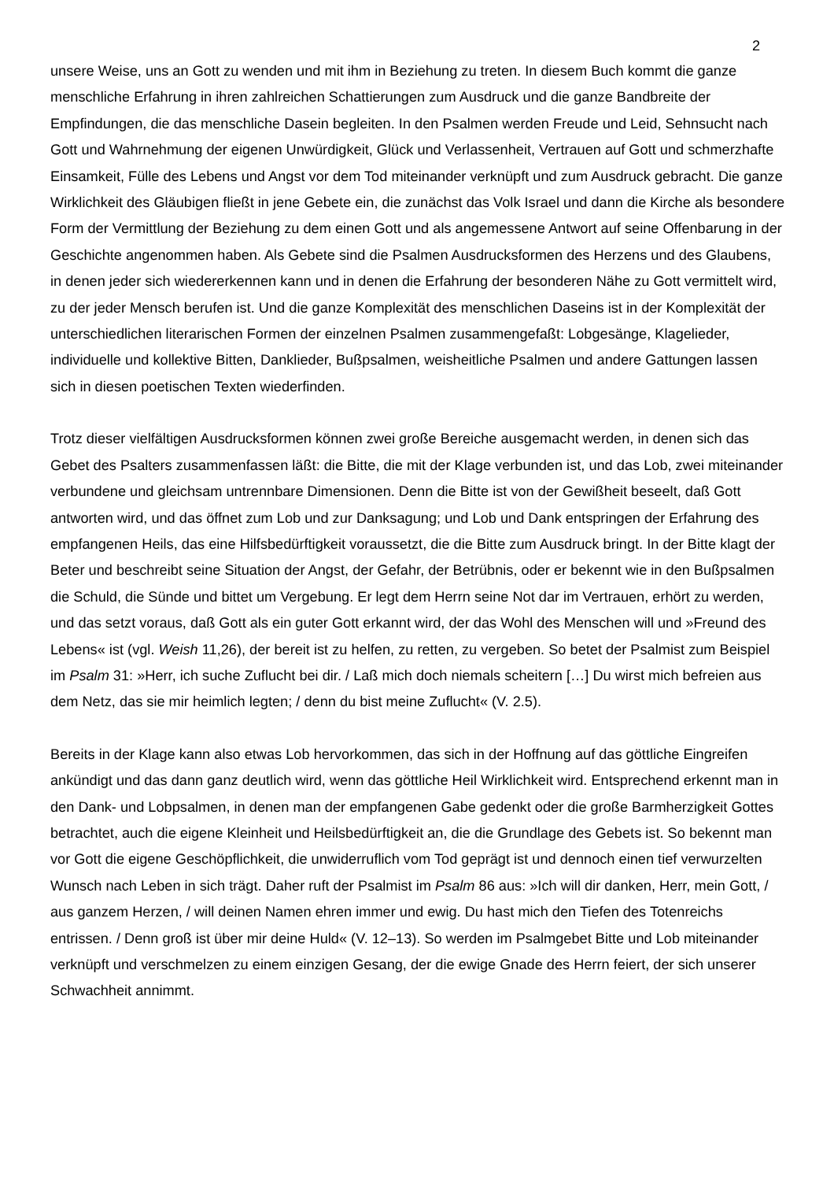2
unsere Weise, uns an Gott zu wenden und mit ihm in Beziehung zu treten. In diesem Buch kommt die ganze menschliche Erfahrung in ihren zahlreichen Schattierungen zum Ausdruck und die ganze Bandbreite der Empfindungen, die das menschliche Dasein begleiten. In den Psalmen werden Freude und Leid, Sehnsucht nach Gott und Wahrnehmung der eigenen Unwürdigkeit, Glück und Verlassenheit, Vertrauen auf Gott und schmerzhafte Einsamkeit, Fülle des Lebens und Angst vor dem Tod miteinander verknüpft und zum Ausdruck gebracht. Die ganze Wirklichkeit des Gläubigen fließt in jene Gebete ein, die zunächst das Volk Israel und dann die Kirche als besondere Form der Vermittlung der Beziehung zu dem einen Gott und als angemessene Antwort auf seine Offenbarung in der Geschichte angenommen haben. Als Gebete sind die Psalmen Ausdrucksformen des Herzens und des Glaubens, in denen jeder sich wiedererkennen kann und in denen die Erfahrung der besonderen Nähe zu Gott vermittelt wird, zu der jeder Mensch berufen ist. Und die ganze Komplexität des menschlichen Daseins ist in der Komplexität der unterschiedlichen literarischen Formen der einzelnen Psalmen zusammengefaßt: Lobgesänge, Klagelieder, individuelle und kollektive Bitten, Danklieder, Bußpsalmen, weisheitliche Psalmen und andere Gattungen lassen sich in diesen poetischen Texten wiederfinden.
Trotz dieser vielfältigen Ausdrucksformen können zwei große Bereiche ausgemacht werden, in denen sich das Gebet des Psalters zusammenfassen läßt: die Bitte, die mit der Klage verbunden ist, und das Lob, zwei miteinander verbundene und gleichsam untrennbare Dimensionen. Denn die Bitte ist von der Gewißheit beseelt, daß Gott antworten wird, und das öffnet zum Lob und zur Danksagung; und Lob und Dank entspringen der Erfahrung des empfangenen Heils, das eine Hilfsbedürftigkeit voraussetzt, die die Bitte zum Ausdruck bringt. In der Bitte klagt der Beter und beschreibt seine Situation der Angst, der Gefahr, der Betrübnis, oder er bekennt wie in den Bußpsalmen die Schuld, die Sünde und bittet um Vergebung. Er legt dem Herrn seine Not dar im Vertrauen, erhört zu werden, und das setzt voraus, daß Gott als ein guter Gott erkannt wird, der das Wohl des Menschen will und »Freund des Lebens« ist (vgl. Weish 11,26), der bereit ist zu helfen, zu retten, zu vergeben. So betet der Psalmist zum Beispiel im Psalm 31: »Herr, ich suche Zuflucht bei dir. / Laß mich doch niemals scheitern […] Du wirst mich befreien aus dem Netz, das sie mir heimlich legten; / denn du bist meine Zuflucht« (V. 2.5).
Bereits in der Klage kann also etwas Lob hervorkommen, das sich in der Hoffnung auf das göttliche Eingreifen ankündigt und das dann ganz deutlich wird, wenn das göttliche Heil Wirklichkeit wird. Entsprechend erkennt man in den Dank- und Lobpsalmen, in denen man der empfangenen Gabe gedenkt oder die große Barmherzigkeit Gottes betrachtet, auch die eigene Kleinheit und Heilsbedürftigkeit an, die die Grundlage des Gebets ist. So bekennt man vor Gott die eigene Geschöpflichkeit, die unwiderruflich vom Tod geprägt ist und dennoch einen tief verwurzelten Wunsch nach Leben in sich trägt. Daher ruft der Psalmist im Psalm 86 aus: »Ich will dir danken, Herr, mein Gott, / aus ganzem Herzen, / will deinen Namen ehren immer und ewig. Du hast mich den Tiefen des Totenreichs entrissen. / Denn groß ist über mir deine Huld« (V. 12–13). So werden im Psalmgebet Bitte und Lob miteinander verknüpft und verschmelzen zu einem einzigen Gesang, der die ewige Gnade des Herrn feiert, der sich unserer Schwachheit annimmt.